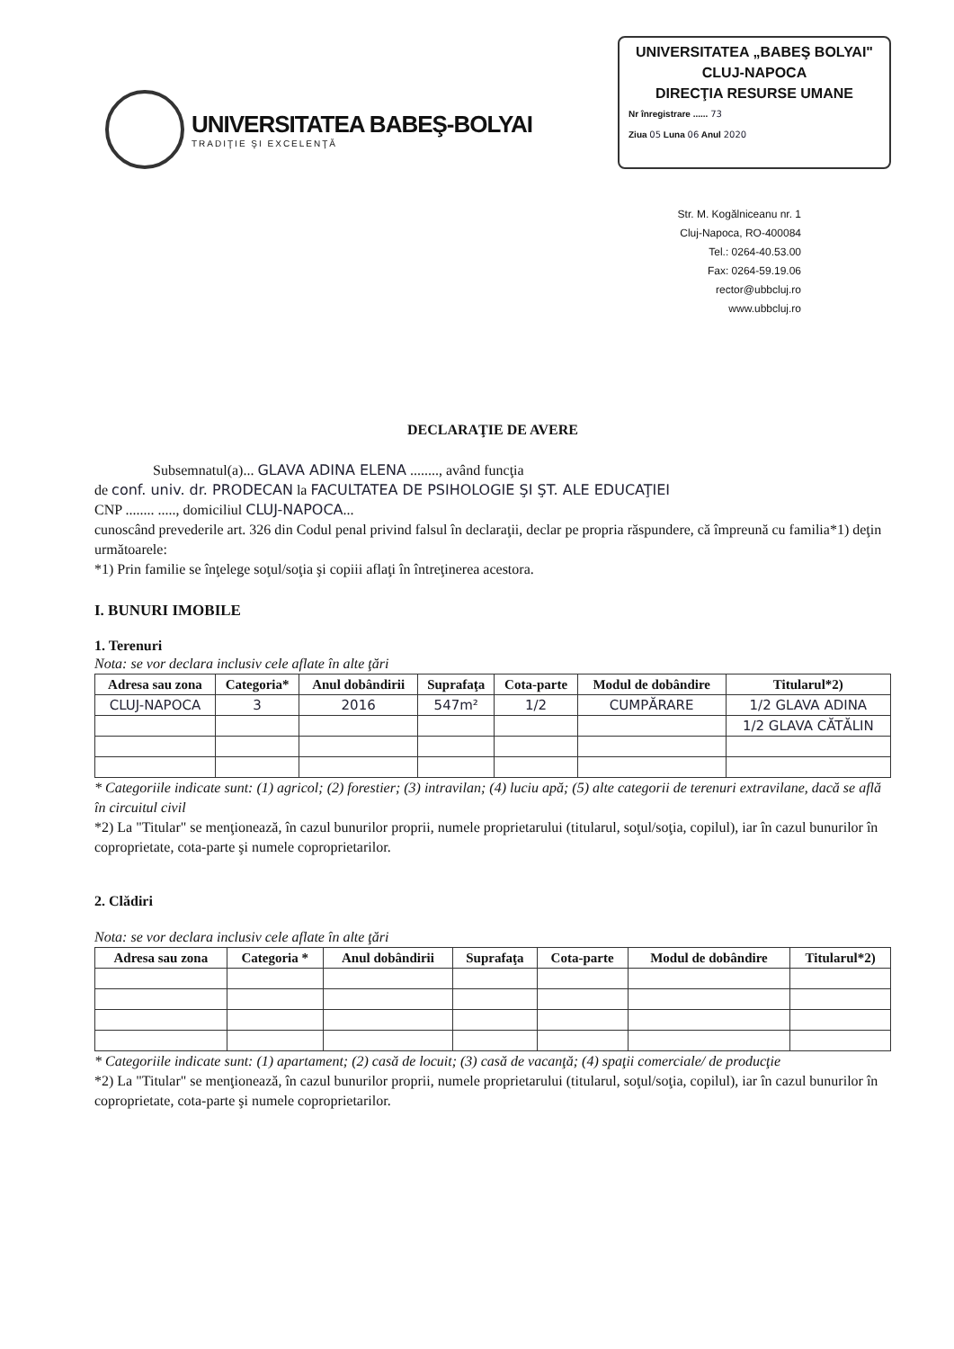UNIVERSITATEA BABEŞ-BOLYAI
TRADIŢIE ŞI EXCELENŢĂ
UNIVERSITATEA „BABEŞ BOLYAI"
CLUJ-NAPOCA
DIRECŢIA RESURSE UMANE
Nr înregistrare ...... 73
Ziua 05 Luna 06 Anul 2020
Str. M. Kogălniceanu nr. 1
Cluj-Napoca, RO-400084
Tel.: 0264-40.53.00
Fax: 0264-59.19.06
rector@ubbcluj.ro
www.ubbcluj.ro
DECLARAŢIE DE AVERE
Subsemnatul(a)... GLAVA ADINA ELENA ........, având funcţia
de conf. univ. dr. PRODECAN la FACULTATEA DE PSIHOLOGIE ŞI ŞT. ALE EDUCAŢIEI
CNP ........ ....., domiciliul CLUJ-NAPOCA...
cunoscând prevederile art. 326 din Codul penal privind falsul în declaraţii, declar pe propria răspundere, că împreună cu familia*1) deţin următoarele:
*1) Prin familie se înţelege soţul/soţia şi copiii aflaţi în întreţinerea acestora.
I. BUNURI IMOBILE
1. Terenuri
Nota: se vor declara inclusiv cele aflate în alte ţări
| Adresa sau zona | Categoria* | Anul dobândirii | Suprafaţa | Cota-parte | Modul de dobândire | Titularul*2) |
| --- | --- | --- | --- | --- | --- | --- |
| CLUJ-NAPOCA | 3 | 2016 | 547m² | 1/2 | CUMPĂRARE | 1/2 GLAVA ADINA |
| | | | | | | 1/2 GLAVA CĂTĂLIN |
* Categoriile indicate sunt: (1) agricol; (2) forestier; (3) intravilan; (4) luciu apă; (5) alte categorii de terenuri extravilane, dacă se află în circuitul civil
*2) La "Titular" se menţionează, în cazul bunurilor proprii, numele proprietarului (titularul, soţul/soţia, copilul), iar în cazul bunurilor în coproprietate, cota-parte şi numele coproprietarilor.
2. Clădiri
Nota: se vor declara inclusiv cele aflate în alte ţări
| Adresa sau zona | Categoria * | Anul dobândirii | Suprafaţa | Cota-parte | Modul de dobândire | Titularul*2) |
| --- | --- | --- | --- | --- | --- | --- |
* Categoriile indicate sunt: (1) apartament; (2) casă de locuit; (3) casă de vacanţă; (4) spaţii comerciale/ de producţie
*2) La "Titular" se menţionează, în cazul bunurilor proprii, numele proprietarului (titularul, soţul/soţia, copilul), iar în cazul bunurilor în coproprietate, cota-parte şi numele coproprietarilor.